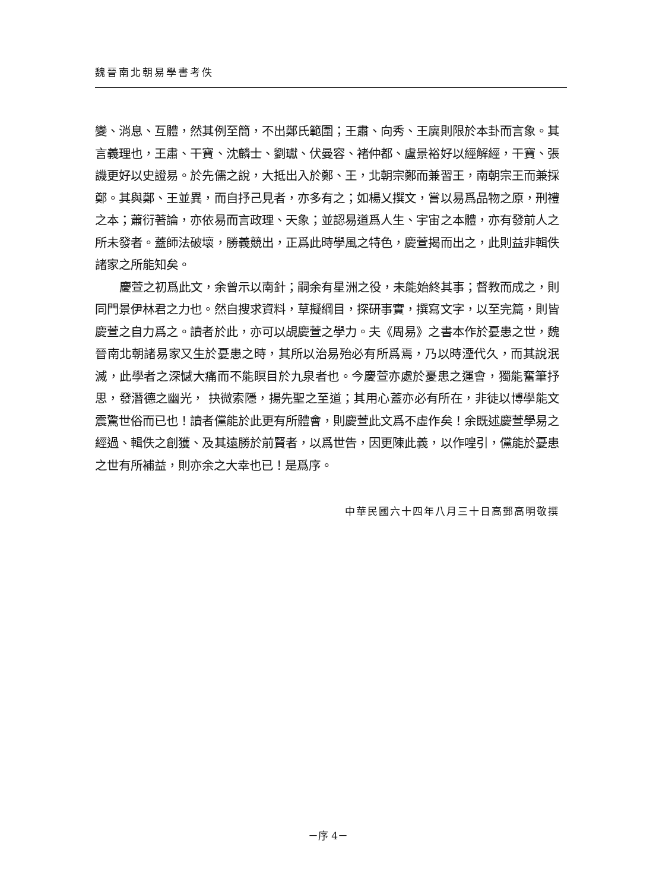魏晉南北朝易學書考佚
變、消息、互體，然其例至簡，不出鄭氏範圍；王肅、向秀、王廙則限於本卦而言象。其言義理也，王肅、干寶、沈麟士、劉瓛、伏曼容、褚仲都、盧景裕好以經解經，干寶、張譏更好以史證易。於先儒之說，大抵出入於鄭、王，北朝宗鄭而兼習王，南朝宗王而兼採鄭。其與鄭、王並異，而自抒己見者，亦多有之；如楊乂撰文，嘗以易爲品物之原，刑禮之本；蕭衍著論，亦依易而言政理、天象；並認易道爲人生、宇宙之本體，亦有發前人之所未發者。蓋師法破壞，勝義競出，正爲此時學風之特色，慶萱揭而出之，此則益非輯佚諸家之所能知矣。
慶萱之初爲此文，余曾示以南針；嗣余有星洲之役，未能始終其事；督教而成之，則同門景伊林君之力也。然自搜求資料，草擬綱目，探研事實，撰寫文字，以至完篇，則皆慶萱之自力爲之。讀者於此，亦可以覘慶萱之學力。夫《周易》之書本作於憂患之世，魏晉南北朝諸易家又生於憂患之時，其所以治易殆必有所爲焉，乃以時湮代久，而其說泯滅，此學者之深憾大痛而不能瞑目於九泉者也。今慶萱亦處於憂患之運會，獨能奮筆抒思，發潛德之幽光， 抉微索隱，揚先聖之至道；其用心蓋亦必有所在，非徒以博學能文震驚世俗而已也！讀者儻能於此更有所體會，則慶萱此文爲不虛作矣！余既述慶萱學易之經過、輯佚之創獲、及其遠勝於前賢者，以爲世告，因更陳此義，以作喤引，儻能於憂患之世有所補益，則亦余之大幸也已！是爲序。
中華民國六十四年八月三十日高郵高明敬撰
－序 4－